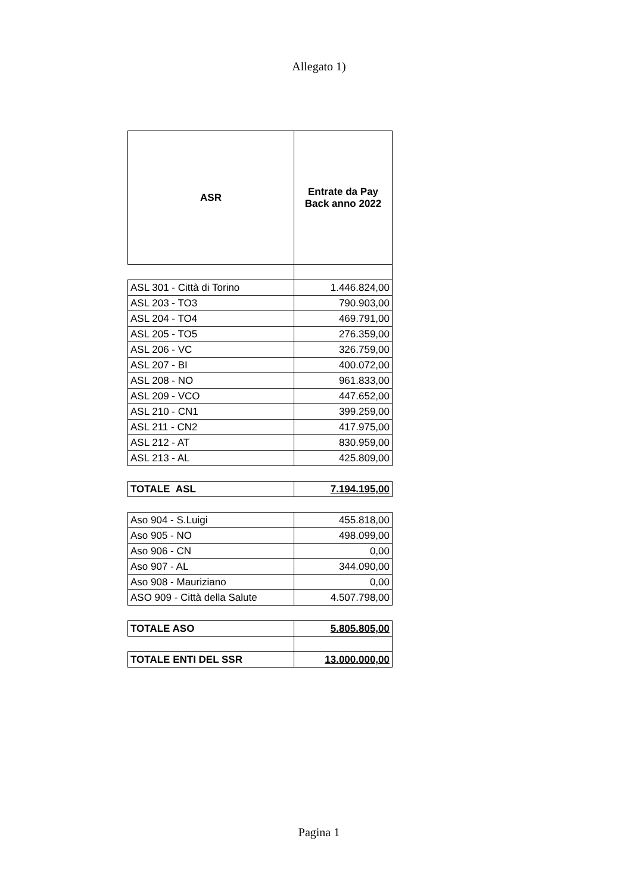Allegato 1)
| ASR | Entrate da Pay Back anno 2022 |
| --- | --- |
| ASL 301 - Città di Torino | 1.446.824,00 |
| ASL 203 - TO3 | 790.903,00 |
| ASL 204 - TO4 | 469.791,00 |
| ASL 205 - TO5 | 276.359,00 |
| ASL 206 - VC | 326.759,00 |
| ASL 207 - BI | 400.072,00 |
| ASL 208 - NO | 961.833,00 |
| ASL 209 - VCO | 447.652,00 |
| ASL 210 - CN1 | 399.259,00 |
| ASL 211 - CN2 | 417.975,00 |
| ASL 212 - AT | 830.959,00 |
| ASL 213 - AL | 425.809,00 |
| TOTALE ASL | 7.194.195,00 |
| Aso 904 - S.Luigi | 455.818,00 |
| Aso 905 - NO | 498.099,00 |
| Aso 906 - CN | 0,00 |
| Aso 907 - AL | 344.090,00 |
| Aso 908 - Mauriziano | 0,00 |
| ASO 909 - Città della Salute | 4.507.798,00 |
| TOTALE ASO | 5.805.805,00 |
| TOTALE ENTI DEL SSR | 13.000.000,00 |
Pagina 1